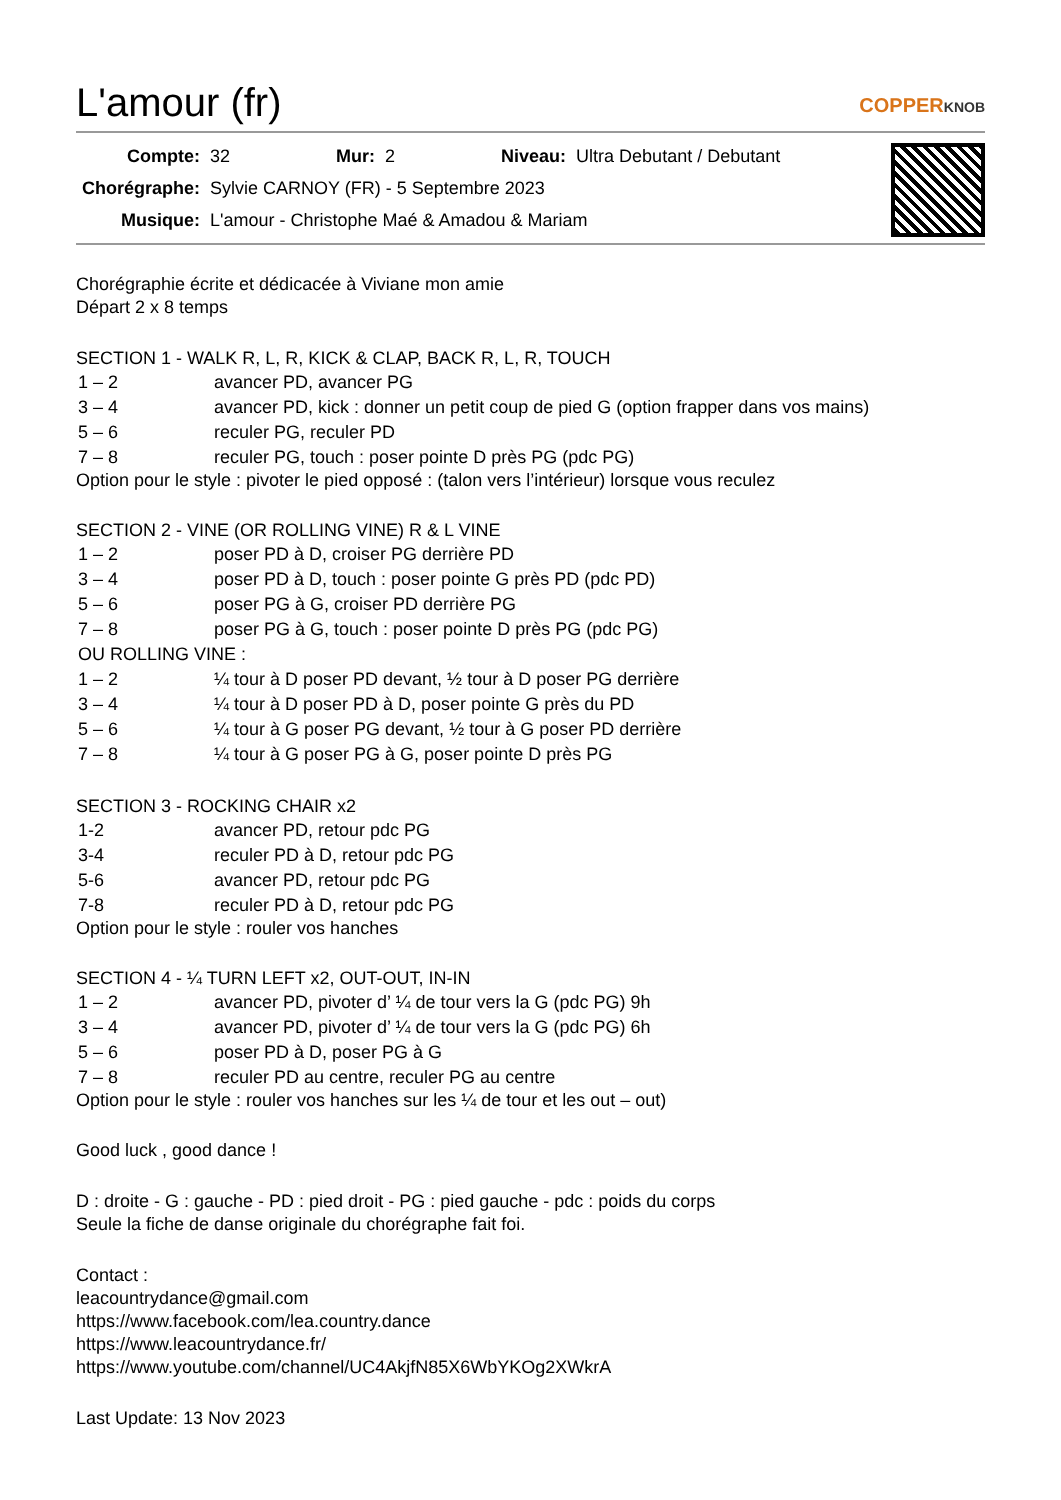L'amour (fr) COPPERKNOB
| Compte: | 32 | Mur: | 2 | Niveau: | Ultra Debutant / Debutant |
| Chorégraphe: | Sylvie CARNOY (FR) - 5 Septembre 2023 | | | | |
| Musique: | L'amour - Christophe Maé & Amadou & Mariam | | | | |
Chorégraphie écrite et dédicacée à Viviane mon amie
Départ 2 x 8 temps
SECTION 1 - WALK R, L, R, KICK & CLAP, BACK R, L, R, TOUCH
| 1 – 2 | avancer PD, avancer PG |
| 3 – 4 | avancer PD, kick : donner un petit coup de pied G (option frapper dans vos mains) |
| 5 – 6 | reculer PG, reculer PD |
| 7 – 8 | reculer PG, touch : poser pointe D près PG (pdc PG) |
Option pour le style : pivoter le pied opposé : (talon vers l’intérieur) lorsque vous reculez
SECTION 2 - VINE (OR ROLLING VINE) R & L VINE
| 1 – 2 | poser PD à D, croiser PG derrière PD |
| 3 – 4 | poser PD à D, touch : poser pointe G près PD (pdc PD) |
| 5 – 6 | poser PG à G, croiser PD derrière PG |
| 7 – 8 | poser PG à G, touch : poser pointe D près PG (pdc PG) |
| OU ROLLING VINE : | |
| 1 – 2 | ¼ tour à D poser PD devant, ½ tour à D poser PG derrière |
| 3 – 4 | ¼ tour à D poser PD à D, poser pointe G près du PD |
| 5 – 6 | ¼ tour à G poser PG devant, ½ tour à G poser PD derrière |
| 7 – 8 | ¼ tour à G poser PG à G, poser pointe D près PG |
SECTION 3 - ROCKING CHAIR x2
| 1-2 | avancer PD, retour pdc PG |
| 3-4 | reculer PD à D, retour pdc PG |
| 5-6 | avancer PD, retour pdc PG |
| 7-8 | reculer PD à D, retour pdc PG |
Option pour le style : rouler vos hanches
SECTION 4 - ¼ TURN LEFT x2, OUT-OUT, IN-IN
| 1 – 2 | avancer PD, pivoter d’ ¼ de tour vers la G (pdc PG) 9h |
| 3 – 4 | avancer PD, pivoter d’ ¼ de tour vers la G (pdc PG) 6h |
| 5 – 6 | poser PD à D, poser PG à G |
| 7 – 8 | reculer PD au centre, reculer PG au centre |
Option pour le style : rouler vos hanches sur les ¼ de tour et les out – out)
Good luck , good dance !
D : droite - G : gauche - PD : pied droit - PG : pied gauche - pdc : poids du corps
Seule la fiche de danse originale du chorégraphe fait foi.
Contact :
leacountrydance@gmail.com
https://www.facebook.com/lea.country.dance
https://www.leacountrydance.fr/
https://www.youtube.com/channel/UC4AkjfN85X6WbYKOg2XWkrA
Last Update: 13 Nov 2023